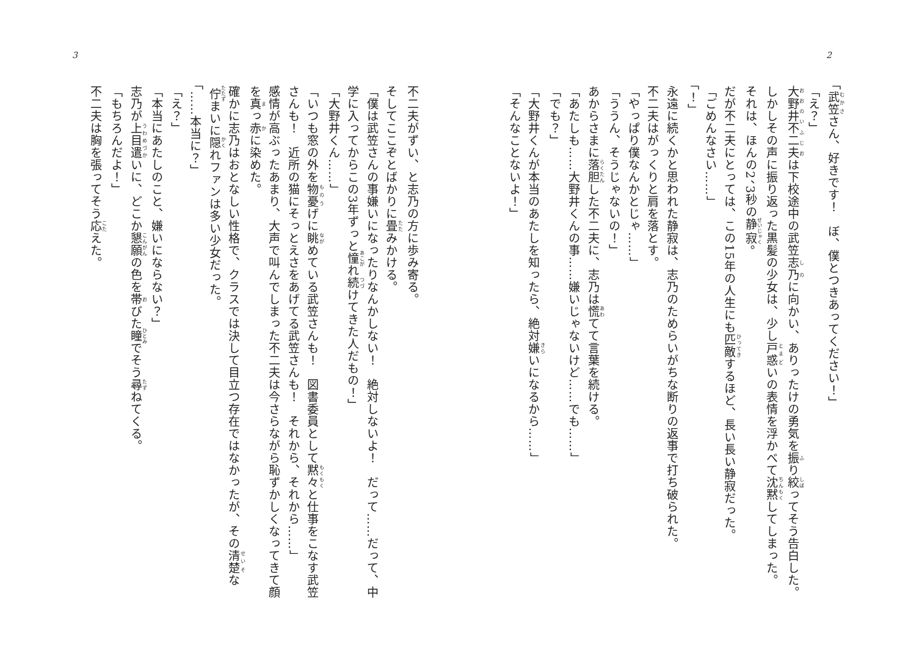2
「武笠さん、好きです！　ぼ、僕とつきあってください！」
「え？」
大野井不二夫は下校途中の武笠志乃に向かい、ありったけの勇気を振り絞ってそう告白した。
しかしその声に振り返った黒髪の少女は、少し戸惑いの表情を浮かべて沈黙してしまった。
それは、ほんの2、3秒の静寂。
だが不二夫にとっては、この15年の人生にも匹敵するほど、長い長い静寂だった。
「ごめんなさい……」
「！」
永遠に続くかと思われた静寂は、志乃のためらいがちな断りの返事で打ち破られた。
不二夫はがっくりと肩を落とす。
「やっぱり僕なんかとじゃ……」
「ううん、そうじゃないの！」
あからさまに落胆した不二夫に、志乃は慌てて言葉を続ける。
「あたしも……大野井くんの事……嫌いじゃないけど……でも……」
「でも？」
「大野井くんが本当のあたしを知ったら、絶対嫌いになるから……」
「そんなことないよ！」
3
不二夫がずい、と志乃の方に歩み寄る。
そしてここぞとばかりに畳みかける。
「僕は武笠さんの事嫌いになったりなんかしない！　絶対しないよ！　だって……だって、中学に入ってからこの3年ずっと憧れ続けてきた人だもの！」
「大野井くん……」
「いつも窓の外を物憂げに眺めている武笠さんも！　図書委員として黙々と仕事をこなす武笠さんも！　近所の猫にそっとえさをあげてる武笠さんも！　それから、それから……」
感情が高ぶったあまり、大声で叫んでしまった不二夫は今さらながら恥ずかしくなってきて顔を真っ赤に染めた。
確かに志乃はおとなしい性格で、クラスでは決して目立つ存在ではなかったが、その清楚な佇まいに隠れファンは多い少女だった。
「……本当に？」
「え？」
「本当にあたしのこと、嫌いにならない？」
志乃が上目遣いに、どこか懇願の色を帯びた瞳でそう尋ねてくる。
「もちろんだよ！」
不二夫は胸を張ってそう応えた。